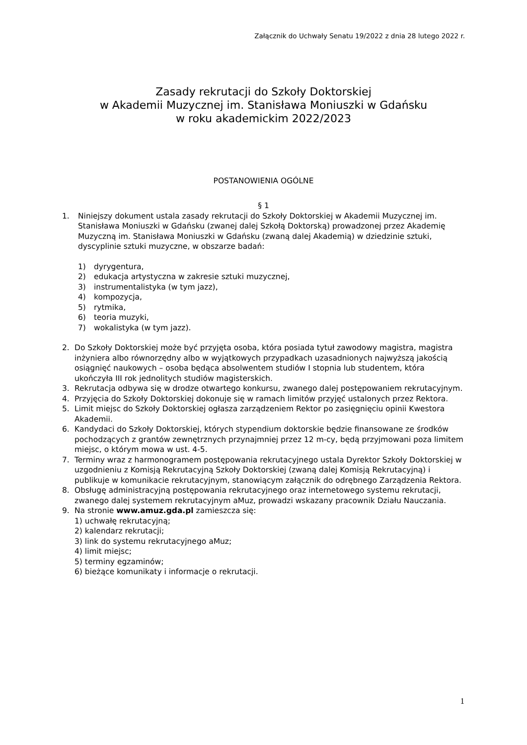Załącznik do Uchwały Senatu 19/2022 z dnia 28 lutego 2022 r.
Zasady rekrutacji do Szkoły Doktorskiej
w Akademii Muzycznej im. Stanisława Moniuszki w Gdańsku
w roku akademickim 2022/2023
POSTANOWIENIA OGÓLNE
§ 1
1. Niniejszy dokument ustala zasady rekrutacji do Szkoły Doktorskiej w Akademii Muzycznej im. Stanisława Moniuszki w Gdańsku (zwanej dalej Szkołą Doktorską) prowadzonej przez Akademię Muzyczną im. Stanisława Moniuszki w Gdańsku (zwaną dalej Akademią) w dziedzinie sztuki, dyscyplinie sztuki muzyczne, w obszarze badań:
1) dyrygentura,
2) edukacja artystyczna w zakresie sztuki muzycznej,
3) instrumentalistyka (w tym jazz),
4) kompozycja,
5) rytmika,
6) teoria muzyki,
7) wokalistyka (w tym jazz).
2. Do Szkoły Doktorskiej może być przyjęta osoba, która posiada tytuł zawodowy magistra, magistra inżyniera albo równorzędny albo w wyjątkowych przypadkach uzasadnionych najwyższą jakością osiągnięć naukowych – osoba będąca absolwentem studiów I stopnia lub studentem, która ukończyła III rok jednolitych studiów magisterskich.
3. Rekrutacja odbywa się w drodze otwartego konkursu, zwanego dalej postępowaniem rekrutacyjnym.
4. Przyjęcia do Szkoły Doktorskiej dokonuje się w ramach limitów przyjęć ustalonych przez Rektora.
5. Limit miejsc do Szkoły Doktorskiej ogłasza zarządzeniem Rektor po zasięgnięciu opinii Kwestora Akademii.
6. Kandydaci do Szkoły Doktorskiej, których stypendium doktorskie będzie finansowane ze środków pochodzących z grantów zewnętrznych przynajmniej przez 12 m-cy, będą przyjmowani poza limitem miejsc, o którym mowa w ust. 4-5.
7. Terminy wraz z harmonogramem postępowania rekrutacyjnego ustala Dyrektor Szkoły Doktorskiej w uzgodnieniu z Komisją Rekrutacyjną Szkoły Doktorskiej (zwaną dalej Komisją Rekrutacyjną) i publikuje w komunikacie rekrutacyjnym, stanowiącym załącznik do odrębnego Zarządzenia Rektora.
8. Obsługę administracyjną postępowania rekrutacyjnego oraz internetowego systemu rekrutacji, zwanego dalej systemem rekrutacyjnym aMuz, prowadzi wskazany pracownik Działu Nauczania.
9. Na stronie www.amuz.gda.pl zamieszcza się:
1) uchwałę rekrutacyjną;
2) kalendarz rekrutacji;
3) link do systemu rekrutacyjnego aMuz;
4) limit miejsc;
5) terminy egzaminów;
6) bieżące komunikaty i informacje o rekrutacji.
1